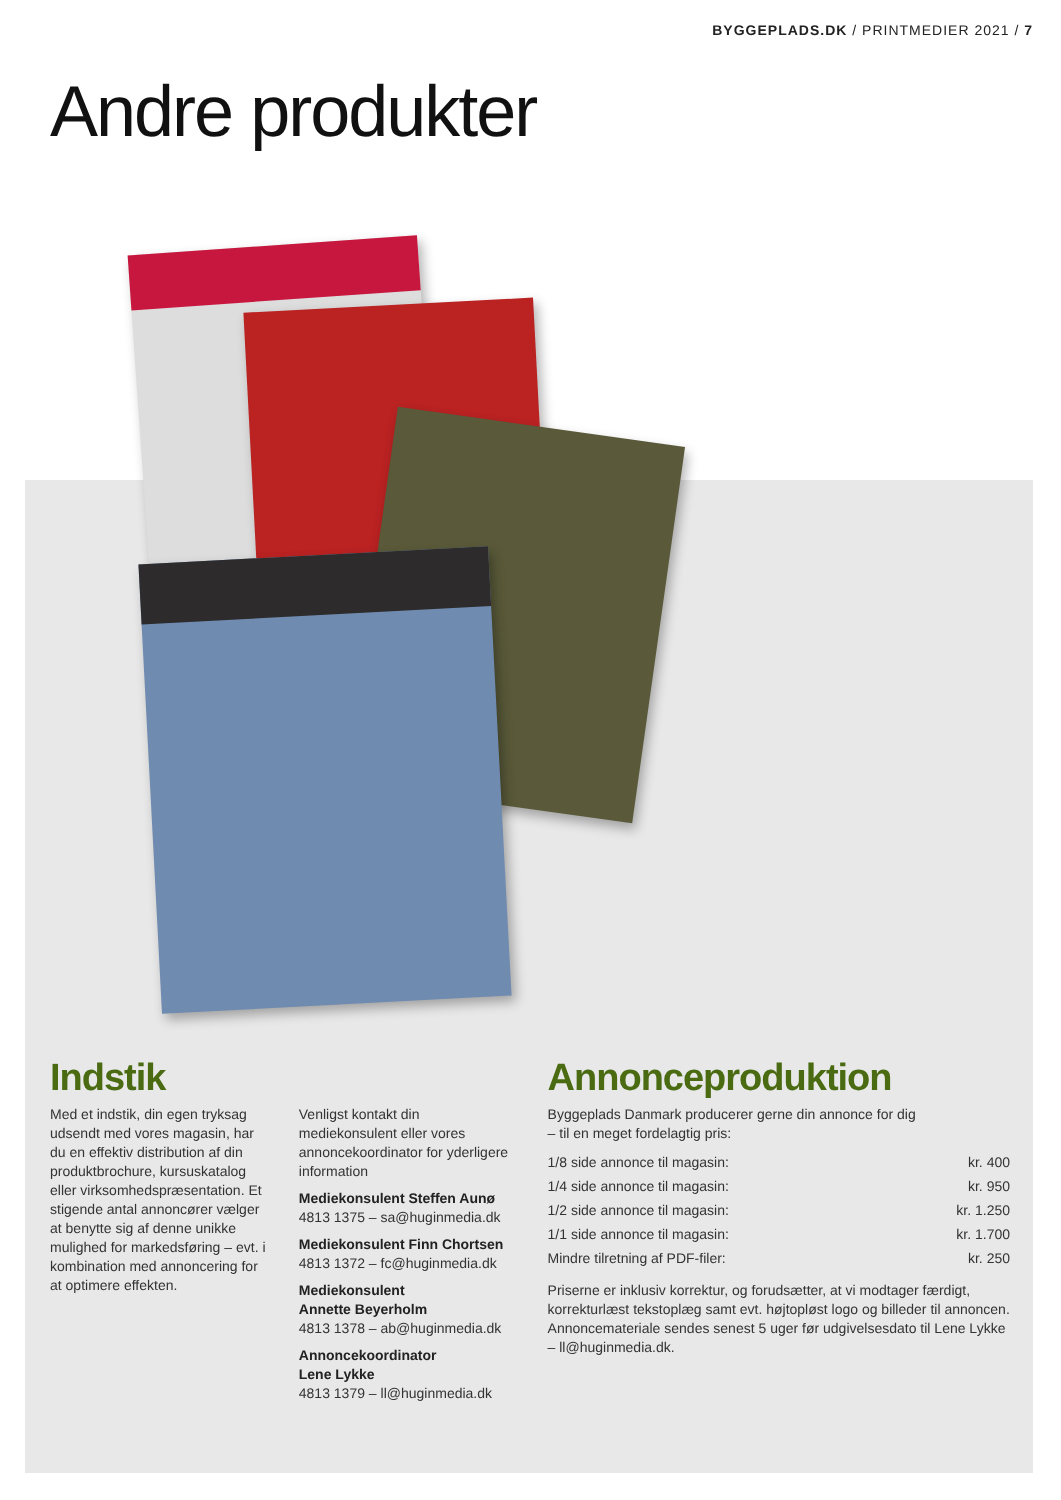BYGGEPLADS.DK / PRINTMEDIER 2021 / 7
Andre produkter
Indstik
Med et indstik, din egen tryksag udsendt med vores magasin, har du en effektiv distribution af din produktbrochure, kursuskatalog eller virksomhedspræsentation. Et stigende antal annoncører vælger at benytte sig af denne unikke mulighed for markedsføring – evt. i kombination med annoncering for at optimere effekten.
Venligst kontakt din mediekonsulent eller vores annoncekoordinator for yderligere information
Mediekonsulent Steffen Aunø
4813 1375 – sa@huginmedia.dk
Mediekonsulent Finn Chortsen
4813 1372 – fc@huginmedia.dk
Mediekonsulent
Annette Beyerholm
4813 1378 – ab@huginmedia.dk
Annoncekoordinator
Lene Lykke
4813 1379 – ll@huginmedia.dk
Annonceproduktion
Byggeplads Danmark producerer gerne din annonce for dig
– til en meget fordelagtig pris:
| 1/8 side annonce til magasin: | kr. 400 |
| 1/4 side annonce til magasin: | kr. 950 |
| 1/2 side annonce til magasin: | kr. 1.250 |
| 1/1 side annonce til magasin: | kr. 1.700 |
| Mindre tilretning af PDF-filer: | kr. 250 |
Priserne er inklusiv korrektur, og forudsætter, at vi modtager færdigt, korrekturlæst tekstoplæg samt evt. højtopløst logo og billeder til annoncen. Annoncemateriale sendes senest 5 uger før udgivelsesdato til Lene Lykke – ll@huginmedia.dk.